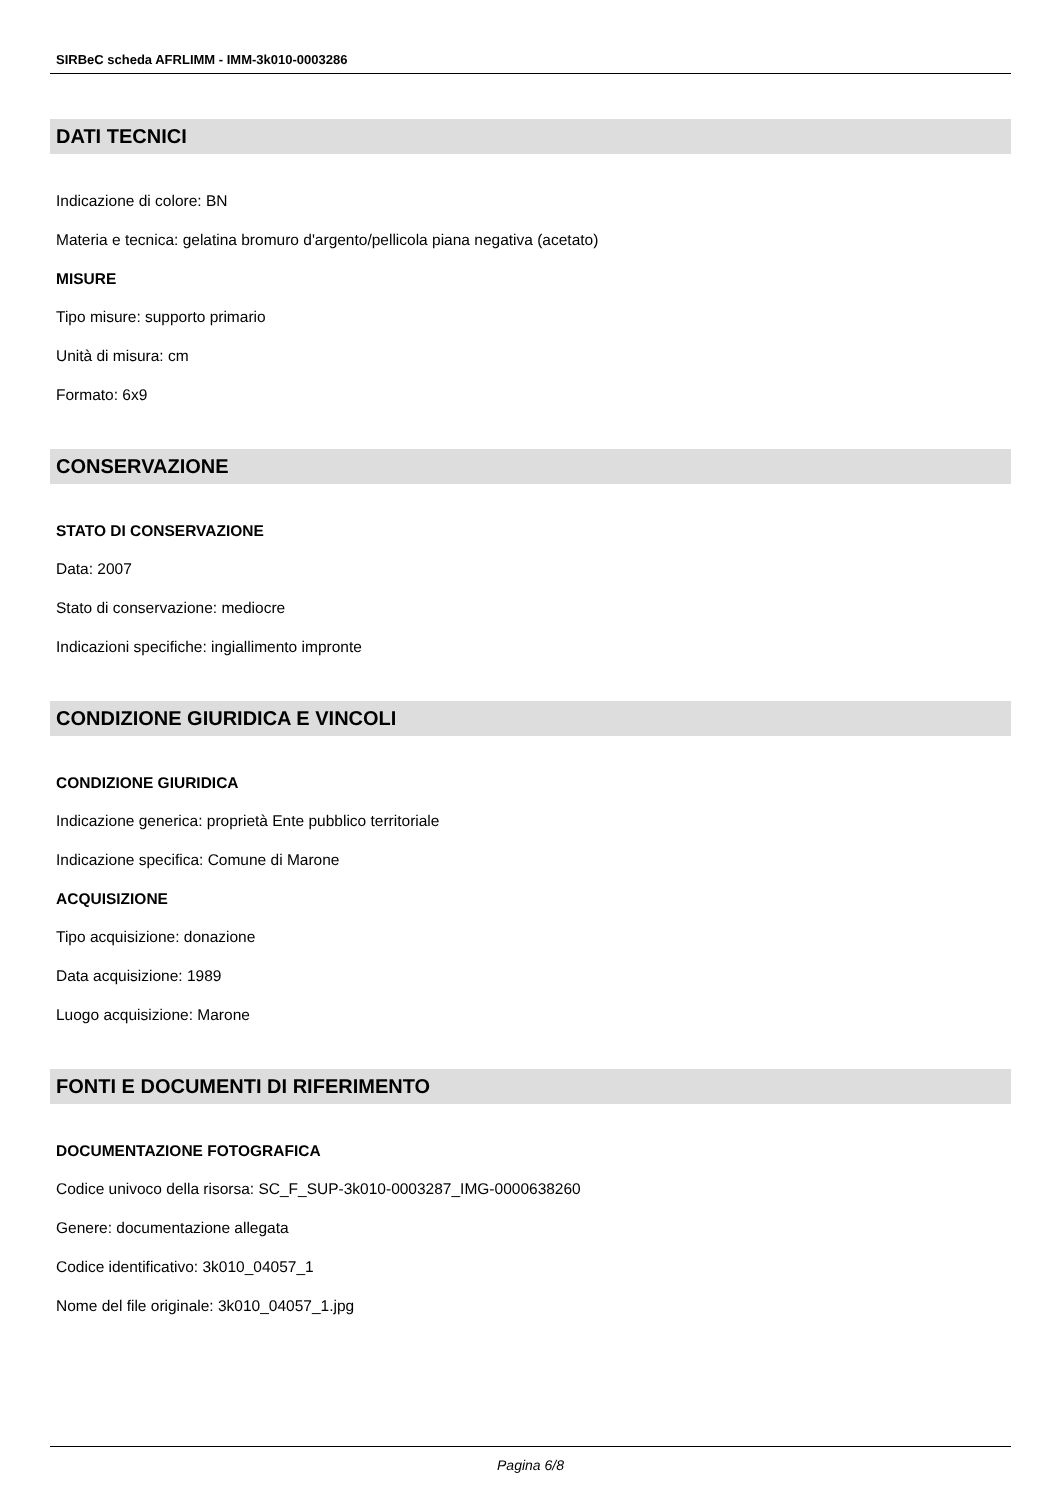SIRBeC scheda AFRLIMM - IMM-3k010-0003286
DATI TECNICI
Indicazione di colore: BN
Materia e tecnica: gelatina bromuro d'argento/pellicola piana negativa (acetato)
MISURE
Tipo misure: supporto primario
Unità di misura: cm
Formato: 6x9
CONSERVAZIONE
STATO DI CONSERVAZIONE
Data: 2007
Stato di conservazione: mediocre
Indicazioni specifiche: ingiallimento impronte
CONDIZIONE GIURIDICA E VINCOLI
CONDIZIONE GIURIDICA
Indicazione generica: proprietà Ente pubblico territoriale
Indicazione specifica: Comune di Marone
ACQUISIZIONE
Tipo acquisizione: donazione
Data acquisizione: 1989
Luogo acquisizione: Marone
FONTI E DOCUMENTI DI RIFERIMENTO
DOCUMENTAZIONE FOTOGRAFICA
Codice univoco della risorsa: SC_F_SUP-3k010-0003287_IMG-0000638260
Genere: documentazione allegata
Codice identificativo: 3k010_04057_1
Nome del file originale: 3k010_04057_1.jpg
Pagina 6/8